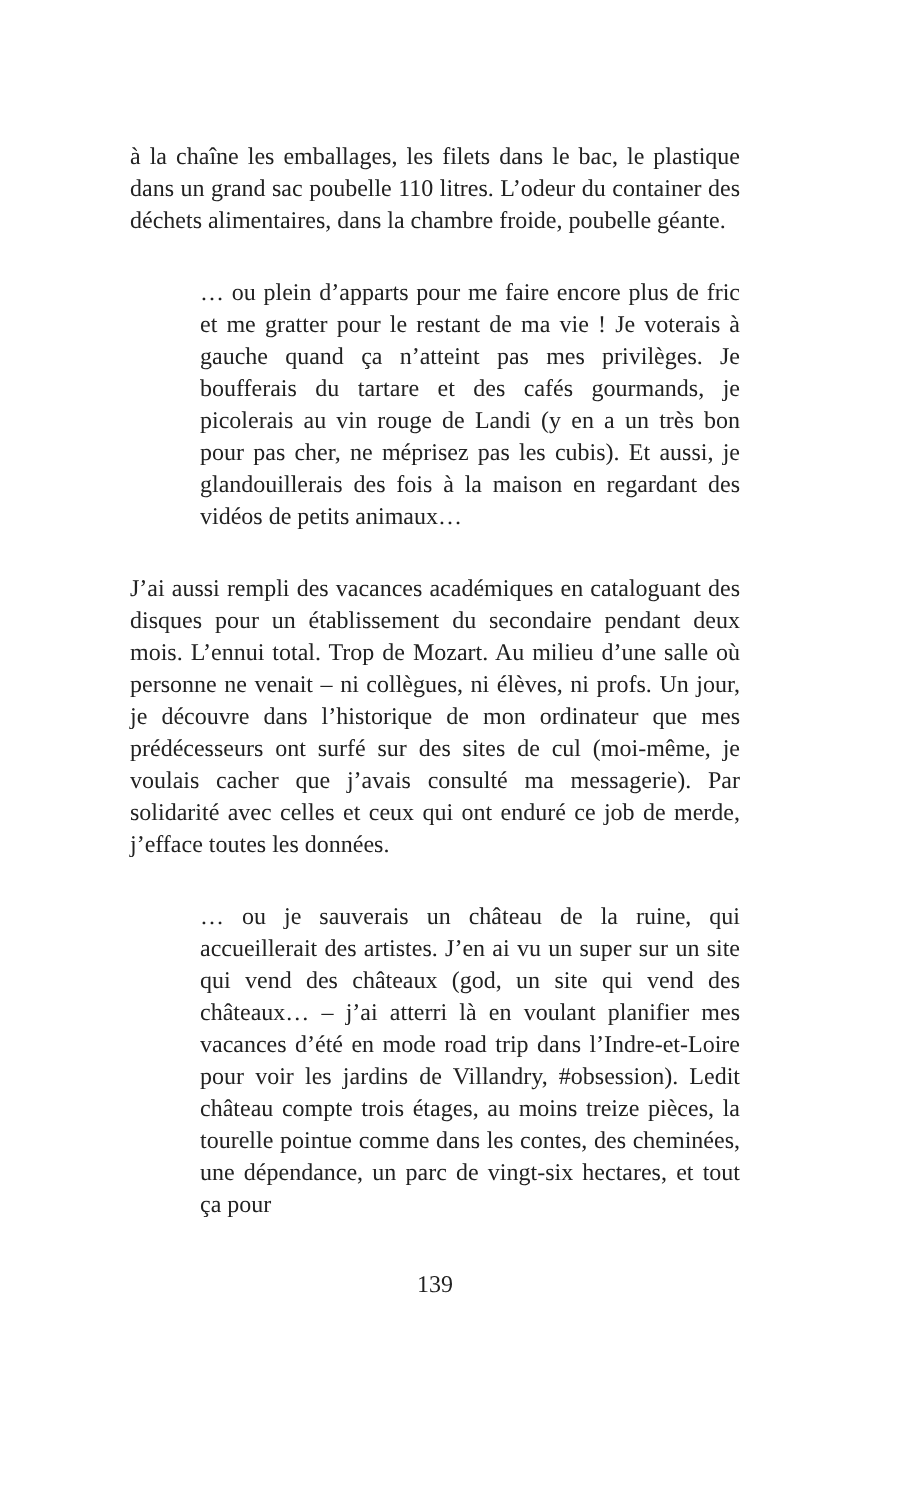à la chaîne les emballages, les filets dans le bac, le plastique dans un grand sac poubelle 110 litres. L’odeur du container des déchets alimentaires, dans la chambre froide, poubelle géante.
… ou plein d’apparts pour me faire encore plus de fric et me gratter pour le restant de ma vie ! Je voterais à gauche quand ça n’atteint pas mes privilèges. Je boufferais du tartare et des cafés gourmands, je picolerais au vin rouge de Landi (y en a un très bon pour pas cher, ne méprisez pas les cubis). Et aussi, je glandouillerais des fois à la maison en regardant des vidéos de petits animaux…
J’ai aussi rempli des vacances académiques en cataloguant des disques pour un établissement du secondaire pendant deux mois. L’ennui total. Trop de Mozart. Au milieu d’une salle où personne ne venait – ni collègues, ni élèves, ni profs. Un jour, je découvre dans l’historique de mon ordinateur que mes prédécesseurs ont surfé sur des sites de cul (moi-même, je voulais cacher que j’avais consulté ma messagerie). Par solidarité avec celles et ceux qui ont enduré ce job de merde, j’efface toutes les données.
… ou je sauverais un château de la ruine, qui accueillerait des artistes. J’en ai vu un super sur un site qui vend des châteaux (god, un site qui vend des châteaux… – j’ai atterri là en voulant planifier mes vacances d’été en mode road trip dans l’Indre-et-Loire pour voir les jardins de Villandry, #obsession). Ledit château compte trois étages, au moins treize pièces, la tourelle pointue comme dans les contes, des cheminées, une dépendance, un parc de vingt-six hectares, et tout ça pour
139